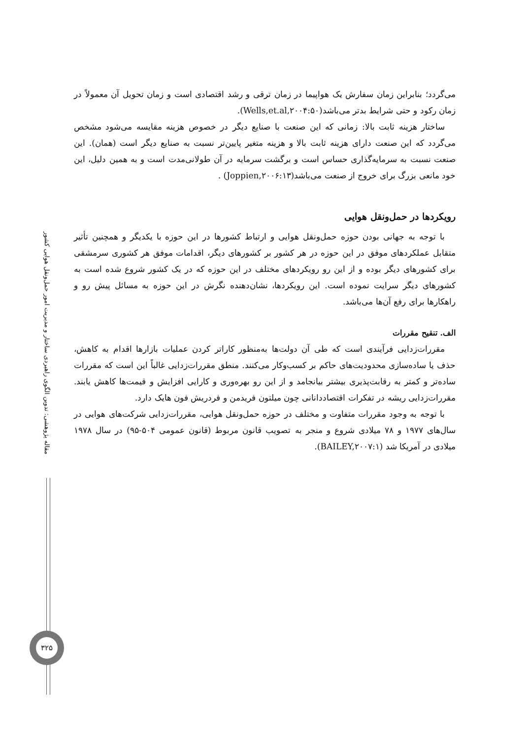می‌گردد؛ بنابراین زمان سفارش یک هواپیما در زمان ترقی و رشد اقتصادی است و زمان تحویل آن معمولاً در زمان رکود و حتی شرایط بدتر می‌باشد(Wells,et.al,۲۰۰۴:۵۰).
ساختار هزینه ثابت بالا: زمانی که این صنعت با صنایع دیگر در خصوص هزینه مقایسه می‌شود مشخص می‌گردد که این صنعت دارای هزینه ثابت بالا و هزینه متغیر پایین‌تر نسبت به صنایع دیگر است (همان). این صنعت نسبت به سرمایه‌گذاری حساس است و برگشت سرمایه در آن طولانی‌مدت است و به همین دلیل، این خود مانعی بزرگ برای خروج از صنعت می‌باشد(Joppien,۲۰۰۶:۱۳) .
رویکردها در حمل‌ونقل هوایی
با توجه به جهانی بودن حوزه حمل‌ونقل هوایی و ارتباط کشورها در این حوزه با یکدیگر و همچنین تأثیر متقابل عملکردهای موفق در این حوزه در هر کشور بر کشورهای دیگر، اقدامات موفق هر کشوری سرمشقی برای کشورهای دیگر بوده و از این رو رویکردهای مختلف در این حوزه که در یک کشور شروع شده است به کشورهای دیگر سرایت نموده است. این رویکردها، نشان‌دهنده نگرش در این حوزه به مسائل پیش رو و راهکارها برای رفع آن‌ها می‌باشد.
الف. تنقیح مقررات
مقررات‌زدایی فرآیندی است که طی آن دولت‌ها به‌منظور کاراتر کردن عملیات بازارها اقدام به کاهش، حذف یا ساده‌سازی محدودیت‌های حاکم بر کسب‌وکار می‌کنند. منطق مقررات‌زدایی غالباً این است که مقررات ساده‌تر و کمتر به رقابت‌پذیری بیشتر بیانجامد و از این رو بهره‌وری و کارایی افزایش و قیمت‌ها کاهش یابند. مقررات‌زدایی ریشه در تفکرات اقتصاددانانی چون میلتون فریدمن و فردریش فون هایک دارد.
با توجه به وجود مقررات متفاوت و مختلف در حوزه حمل‌ونقل هوایی، مقررات‌زدایی شرکت‌های هوایی در سال‌های ۱۹۷۷ و ۷۸ میلادی شروع و منجر به تصویب قانون مربوط (قانون عمومی ۵۰۴-۹۵) در سال ۱۹۷۸ میلادی در آمریکا شد (BAILEY,۲۰۰۷:۱).
مقاله پژوهشی: تدوین الگوی راهبردی ساختار و مدیریت امور حمل‌ونقل هوایی کشور
۳۲۵